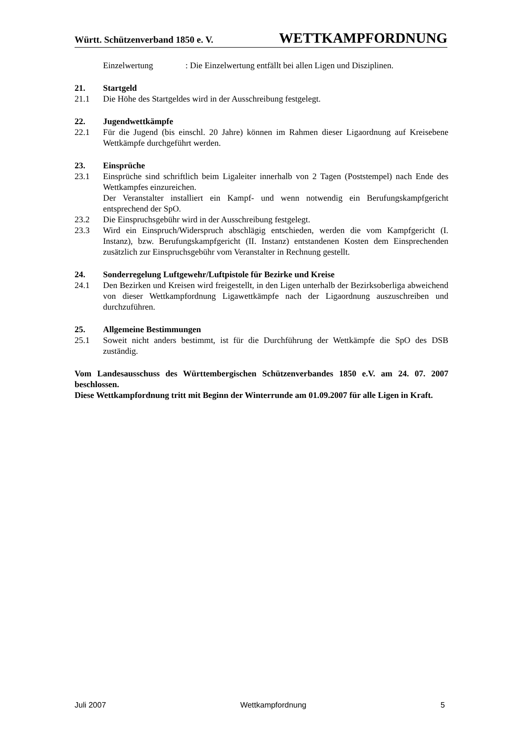Württ. Schützenverband 1850 e. V. WETTKAMPFORDNUNG
Einzelwertung: Die Einzelwertung entfällt bei allen Ligen und Disziplinen.
21. Startgeld
21.1 Die Höhe des Startgeldes wird in der Ausschreibung festgelegt.
22. Jugendwettkämpfe
22.1 Für die Jugend (bis einschl. 20 Jahre) können im Rahmen dieser Ligaordnung auf Kreisebene Wettkämpfe durchgeführt werden.
23. Einsprüche
23.1 Einsprüche sind schriftlich beim Ligaleiter innerhalb von 2 Tagen (Poststempel) nach Ende des Wettkampfes einzureichen.
Der Veranstalter installiert ein Kampf- und wenn notwendig ein Berufungskampfgericht entsprechend der SpO.
23.2 Die Einspruchsgebühr wird in der Ausschreibung festgelegt.
23.3 Wird ein Einspruch/Widerspruch abschlägig entschieden, werden die vom Kampfgericht (I. Instanz), bzw. Berufungskampfgericht (II. Instanz) entstandenen Kosten dem Einsprechenden zusätzlich zur Einspruchsgebühr vom Veranstalter in Rechnung gestellt.
24. Sonderregelung Luftgewehr/Luftpistole für Bezirke und Kreise
24.1 Den Bezirken und Kreisen wird freigestellt, in den Ligen unterhalb der Bezirksoberliga abweichend von dieser Wettkampfordnung Ligawettkämpfe nach der Ligaordnung auszuschreiben und durchzuführen.
25. Allgemeine Bestimmungen
25.1 Soweit nicht anders bestimmt, ist für die Durchführung der Wettkämpfe die SpO des DSB zuständig.
Vom Landesausschuss des Württembergischen Schützenverbandes 1850 e.V. am 24. 07. 2007 beschlossen.
Diese Wettkampfordnung tritt mit Beginn der Winterrunde am 01.09.2007 für alle Ligen in Kraft.
Juli 2007 Wettkampfordnung 5